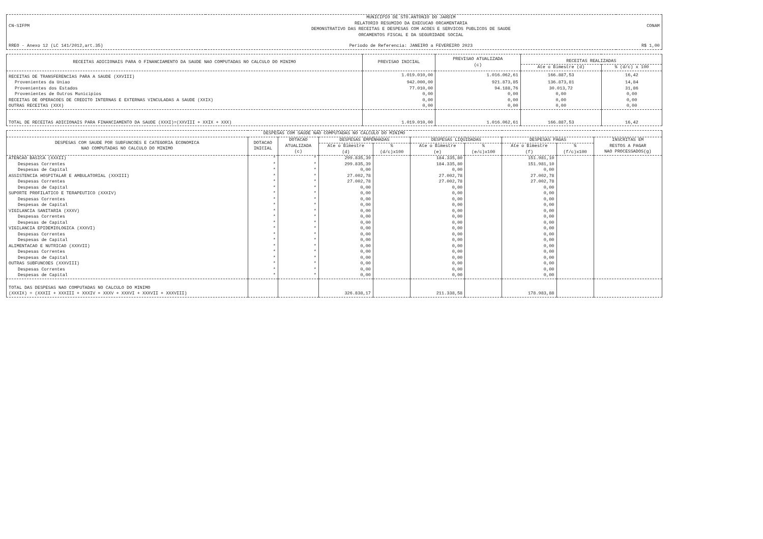| CN-SIFPM | MUNICIPIO DE STO.ANTONIO DO JARDIM RELATORIO RESUMIDO DA EXECUCAO ORCAMENTARIA DEMONSTRATIVO DAS RECEITAS E DESPESAS COM ACOES E SERVICOS PUBLICOS DE SAUDE ORCAMENTOS FISCAL E DA SEGURIDADE SOCIAL | CONAM |
| RREO - Anexo 12 (LC 141/2012,art.35) | Periodo de Referencia: JANEIRO a FEVEREIRO 2023 | R$ 1,00 |
| RECEITAS ADICIONAIS PARA O FINANCIAMENTO DA SAUDE NAO COMPUTADAS NO CALCULO DO MINIMO | PREVISAO INICIAL | PREVISAO ATUALIZADA (c) | RECEITAS REALIZADAS | |
| --- | --- | --- | --- | --- |
| | | | Ate o Bimestre (d) | % (d/c) x 100 |
| RECEITAS DE TRANSFERENCIAS PARA A SAUDE (XXVIII) | 1.019.010,00 | 1.016.062,61 | 166.887,53 | 16,42 |
| Provenientes da Uniao | 942.000,00 | 921.873,85 | 136.873,81 | 14,84 |
| Provenientes dos Estados | 77.010,00 | 94.188,76 | 30.013,72 | 31,86 |
| Provenientes de Outros Municipios | 0,00 | 0,00 | 0,00 | 0,00 |
| RECEITAS DE OPERACOES DE CREDITO INTERNAS E EXTERNAS VINCULADAS A SAUDE (XXIX) | 0,00 | 0,00 | 0,00 | 0,00 |
| OUTRAS RECEITAS (XXX) | 0,00 | 0,00 | 0,00 | 0,00 |
| TOTAL DE RECEITAS ADICIONAIS PARA FINANCIAMENTO DA SAUDE (XXXI)=(XXVIII + XXIX + XXX) | 1.019.010,00 | 1.016.062,61 | 166.887,53 | 16,42 |
| DESPESAS COM SAUDE NAO COMPUTADAS NO CALCULO DO MINIMO | | | | | | | | | | | | | |
| --- | --- | --- | --- | --- | --- | --- | --- | --- | --- | --- | --- | --- | --- |
| DESPESAS COM SAUDE POR SUBFUNCOES E CATEGORIA ECONOMICA NAO COMPUTADAS NO CALCULO DO MINIMO | DOTACAO INICIAL | DOTACAO ATUALIZADA (c) | DESPESAS EMPENHADAS | | DESPESAS LIQUIDADAS | | DESPESAS PAGAS | | INSCRITAS EM RESTOS A PAGAR NAO PROCESSADOS(g) | | | | |
| | | | Ate o Bimestre (d) | % (d/c)x100 | Ate o Bimestre (e) | % (e/c)x100 | Ate o Bimestre (f) | % (f/c)x100 | | | | | |
| | | | ATENCAO BASICA (XXXII) | * | * | 299.835,39 | | 184.335,80 | | | 151.981,10 | | |
| Despesas Correntes | * | * | 299.835,39 | | 184.335,80 | | 151.981,10 | | | | | | |
| Despesas de Capital | * | * | 0,00 | | 0,00 | | 0,00 | | | | | | |
| ASSISTENCIA HOSPITALAR E AMBULATORIAL (XXXIII) | * | * | 27.002,78 | | 27.002,78 | | 27.002,78 | | | | | | |
| Despesas Correntes | * | * | 27.002,78 | | 27.002,78 | | 27.002,78 | | | | | | |
| Despesas de Capital | * | * | 0,00 | | 0,00 | | 0,00 | | | | | | |
| SUPORTE PROFILATICO E TERAPEUTICO (XXXIV) | * | * | 0,00 | | 0,00 | | 0,00 | | | | | | |
| Despesas Correntes | * | * | 0,00 | | 0,00 | | 0,00 | | | | | | |
| Despesas de Capital | * | * | 0,00 | | 0,00 | | 0,00 | | | | | | |
| VIGILANCIA SANITARIA (XXXV) | * | * | 0,00 | | 0,00 | | 0,00 | | | | | | |
| Despesas Correntes | * | * | 0,00 | | 0,00 | | 0,00 | | | | | | |
| Despesas de Capital | * | * | 0,00 | | 0,00 | | 0,00 | | | | | | |
| VIGILANCIA EPIDEMIOLOGICA (XXXVI) | * | * | 0,00 | | 0,00 | | 0,00 | | | | | | |
| Despesas Correntes | * | * | 0,00 | | 0,00 | | 0,00 | | | | | | |
| Despesas de Capital | * | * | 0,00 | | 0,00 | | 0,00 | | | | | | |
| ALIMENTACAO E NUTRICAO (XXXVII) | * | * | 0,00 | | 0,00 | | 0,00 | | | | | | |
| Despesas Correntes | * | * | 0,00 | | 0,00 | | 0,00 | | | | | | |
| Despesas de Capital | * | * | 0,00 | | 0,00 | | 0,00 | | | | | | |
| OUTRAS SUBFUNCOES (XXXVIII) | * | * | 0,00 | | 0,00 | | 0,00 | | | | | | |
| Despesas Correntes | * | * | 0,00 | | 0,00 | | 0,00 | | | | | | |
| Despesas de Capital | * | * | 0,00 | | 0,00 | | 0,00 | | | | | | |
| TOTAL DAS DESPESAS NAO COMPUTADAS NO CALCULO DO MINIMO (XXXIX) = (XXXII + XXXIII + XXXIV + XXXV + XXXVI + XXXVII + XXXVIII) | | | 326.838,17 | | 211.338,58 | | 178.983,88 | | | | | | |